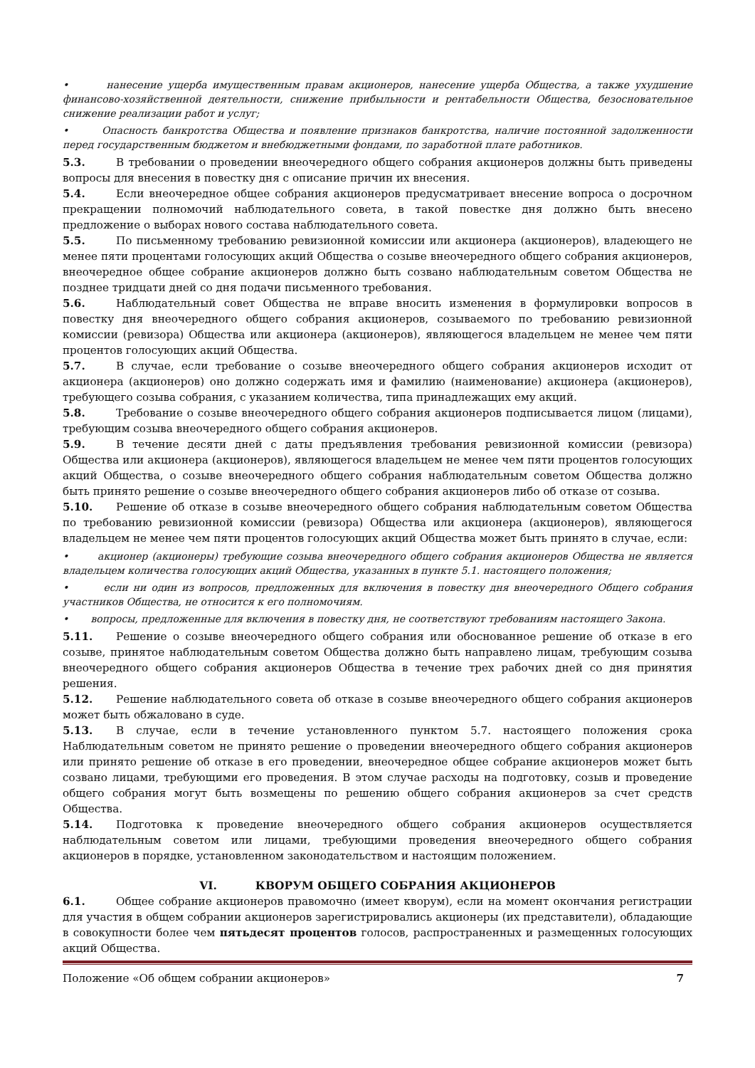• нанесение ущерба имущественным правам акционеров, нанесение ущерба Общества, а также ухудшение финансово-хозяйственной деятельности, снижение прибыльности и рентабельности Общества, безосновательное снижение реализации работ и услуг;
• Опасность банкротства Общества и появление признаков банкротства, наличие постоянной задолженности перед государственным бюджетом и внебюджетными фондами, по заработной плате работников.
5.3. В требовании о проведении внеочередного общего собрания акционеров должны быть приведены вопросы для внесения в повестку дня с описание причин их внесения.
5.4. Если внеочередное общее собрания акционеров предусматривает внесение вопроса о досрочном прекращении полномочий наблюдательного совета, в такой повестке дня должно быть внесено предложение о выборах нового состава наблюдательного совета.
5.5. По письменному требованию ревизионной комиссии или акционера (акционеров), владеющего не менее пяти процентами голосующих акций Общества о созыве внеочередного общего собрания акционеров, внеочередное общее собрание акционеров должно быть созвано наблюдательным советом Общества не позднее тридцати дней со дня подачи письменного требования.
5.6. Наблюдательный совет Общества не вправе вносить изменения в формулировки вопросов в повестку дня внеочередного общего собрания акционеров, созываемого по требованию ревизионной комиссии (ревизора) Общества или акционера (акционеров), являющегося владельцем не менее чем пяти процентов голосующих акций Общества.
5.7. В случае, если требование о созыве внеочередного общего собрания акционеров исходит от акционера (акционеров) оно должно содержать имя и фамилию (наименование) акционера (акционеров), требующего созыва собрания, с указанием количества, типа принадлежащих ему акций.
5.8. Требование о созыве внеочередного общего собрания акционеров подписывается лицом (лицами), требующим созыва внеочередного общего собрания акционеров.
5.9. В течение десяти дней с даты предъявления требования ревизионной комиссии (ревизора) Общества или акционера (акционеров), являющегося владельцем не менее чем пяти процентов голосующих акций Общества, о созыве внеочередного общего собрания наблюдательным советом Общества должно быть принято решение о созыве внеочередного общего собрания акционеров либо об отказе от созыва.
5.10. Решение об отказе в созыве внеочередного общего собрания наблюдательным советом Общества по требованию ревизионной комиссии (ревизора) Общества или акционера (акционеров), являющегося владельцем не менее чем пяти процентов голосующих акций Общества может быть принято в случае, если:
• акционер (акционеры) требующие созыва внеочередного общего собрания акционеров Общества не является владельцем количества голосующих акций Общества, указанных в пункте 5.1. настоящего положения;
• если ни один из вопросов, предложенных для включения в повестку дня внеочередного Общего собрания участников Общества, не относится к его полномочиям.
• вопросы, предложенные для включения в повестку дня, не соответствуют требованиям настоящего Закона.
5.11. Решение о созыве внеочередного общего собрания или обоснованное решение об отказе в его созыве, принятое наблюдательным советом Общества должно быть направлено лицам, требующим созыва внеочередного общего собрания акционеров Общества в течение трех рабочих дней со дня принятия решения.
5.12. Решение наблюдательного совета об отказе в созыве внеочередного общего собрания акционеров может быть обжаловано в суде.
5.13. В случае, если в течение установленного пунктом 5.7. настоящего положения срока Наблюдательным советом не принято решение о проведении внеочередного общего собрания акционеров или принято решение об отказе в его проведении, внеочередное общее собрание акционеров может быть созвано лицами, требующими его проведения. В этом случае расходы на подготовку, созыв и проведение общего собрания могут быть возмещены по решению общего собрания акционеров за счет средств Общества.
5.14. Подготовка к проведение внеочередного общего собрания акционеров осуществляется наблюдательным советом или лицами, требующими проведения внеочередного общего собрания акционеров в порядке, установленном законодательством и настоящим положением.
VI. КВОРУМ ОБЩЕГО СОБРАНИЯ АКЦИОНЕРОВ
6.1. Общее собрание акционеров правомочно (имеет кворум), если на момент окончания регистрации для участия в общем собрании акционеров зарегистрировались акционеры (их представители), обладающие в совокупности более чем пятьдесят процентов голосов, распространенных и размещенных голосующих акций Общества.
Положение «Об общем собрании акционеров» 7